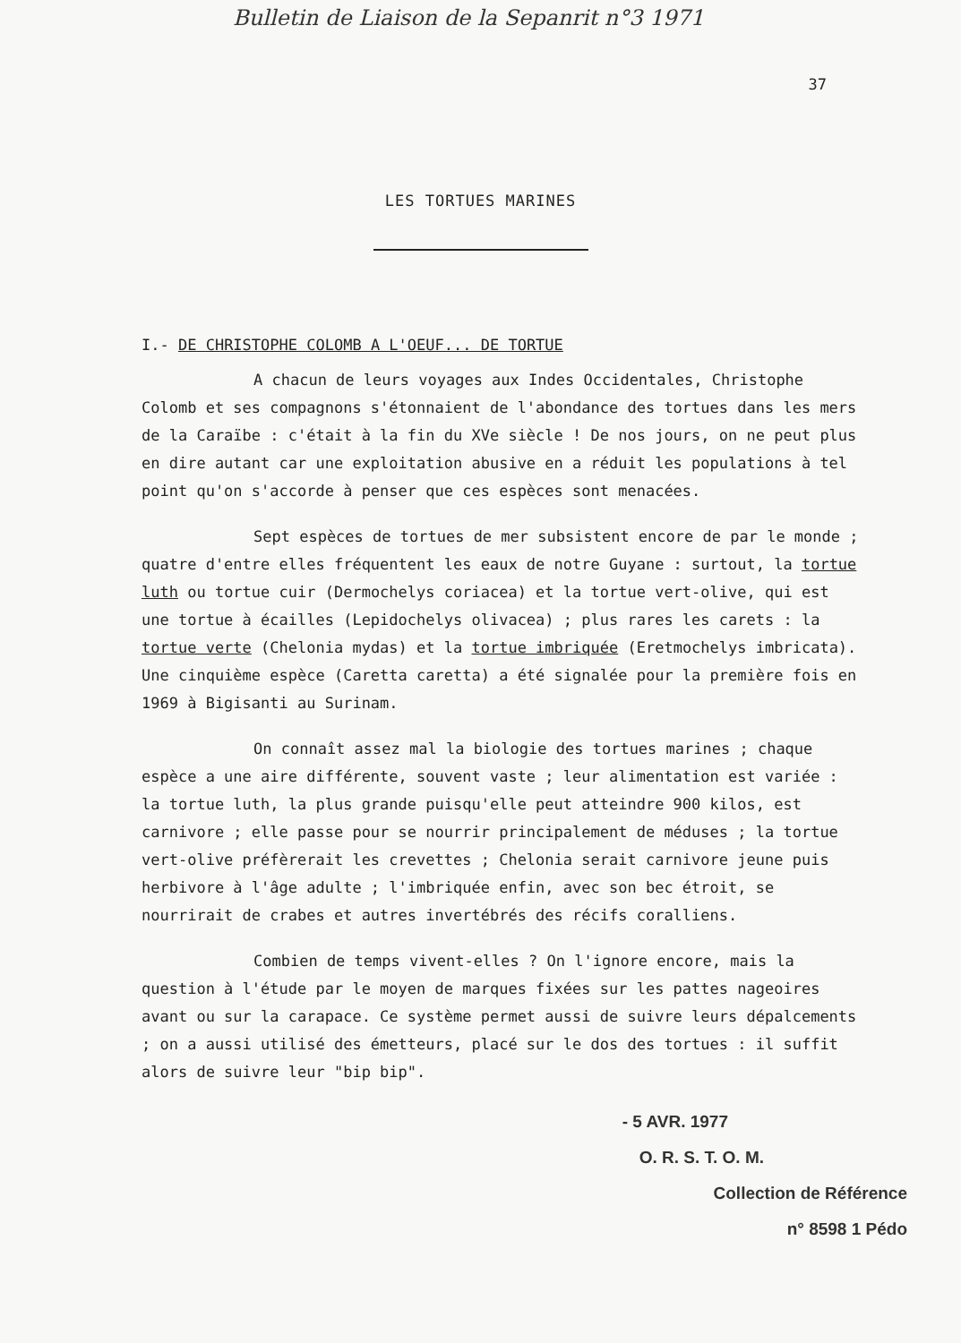Bulletin de Liaison de la Sepanrit n°3 1971
37
LES TORTUES MARINES
I.- DE CHRISTOPHE COLOMB A L'OEUF... DE TORTUE
A chacun de leurs voyages aux Indes Occidentales, Christophe Colomb et ses compagnons s'étonnaient de l'abondance des tortues dans les mers de la Caraïbe : c'était à la fin du XVe siècle ! De nos jours, on ne peut plus en dire autant car une exploitation abusive en a réduit les populations à tel point qu'on s'accorde à penser que ces espèces sont menacées.
Sept espèces de tortues de mer subsistent encore de par le monde ; quatre d'entre elles fréquentent les eaux de notre Guyane : surtout, la tortue luth ou tortue cuir (Dermochelys coriacea) et la tortue vert-olive, qui est une tortue à écailles (Lepidochelys olivacea) ; plus rares les carets : la tortue verte (Chelonia mydas) et la tortue imbriquée (Eretmochelys imbricata). Une cinquième espèce (Caretta caretta) a été signalée pour la première fois en 1969 à Bigisanti au Surinam.
On connaît assez mal la biologie des tortues marines ; chaque espèce a une aire différente, souvent vaste ; leur alimentation est variée : la tortue luth, la plus grande puisqu'elle peut atteindre 900 kilos, est carnivore ; elle passe pour se nourrir principalement de méduses ; la tortue vert-olive préfèrerait les crevettes ; Chelonia serait carnivore jeune puis herbivore à l'âge adulte ; l'imbriquée enfin, avec son bec étroit, se nourrirait de crabes et autres invertébrés des récifs coralliens.
Combien de temps vivent-elles ? On l'ignore encore, mais la question à l'étude par le moyen de marques fixées sur les pattes nageoires avant ou sur la carapace. Ce système permet aussi de suivre leurs dépalcements ; on a aussi utilisé des émetteurs, placé sur le dos des tortues : il suffit alors de suivre leur "bip bip".
- 5 AVR. 1977
O. R. S. T. O. M.
Collection de Référence
n° 8598 1 Pédo